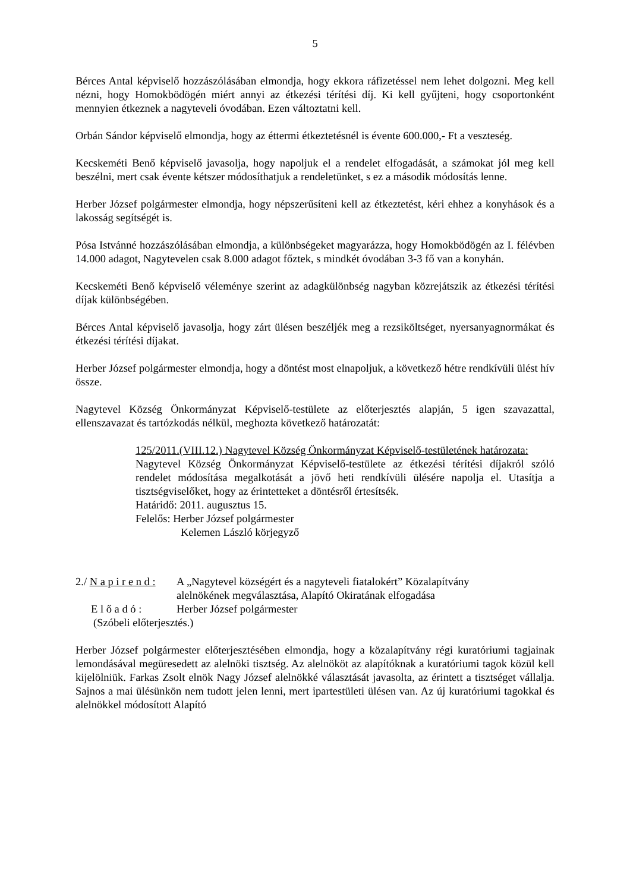5
Bérces Antal képviselő hozzászólásában elmondja, hogy ekkora ráfizetéssel nem lehet dolgozni. Meg kell nézni, hogy Homokbödögén miért annyi az étkezési térítési díj. Ki kell gyűjteni, hogy csoportonként mennyien étkeznek a nagyteveli óvodában. Ezen változtatni kell.
Orbán Sándor képviselő elmondja, hogy az éttermi étkeztetésnél is évente 600.000,- Ft a veszteség.
Kecskeméti Benő képviselő javasolja, hogy napoljuk el a rendelet elfogadását, a számokat jól meg kell beszélni, mert csak évente kétszer módosíthatjuk a rendeletünket, s ez a második módosítás lenne.
Herber József polgármester elmondja, hogy népszerűsíteni kell az étkeztetést, kéri ehhez a konyhások és a lakosság segítségét is.
Pósa Istvánné hozzászólásában elmondja, a különbségeket magyarázza, hogy Homokbödögén az I. félévben 14.000 adagot, Nagytevelen csak 8.000 adagot főztek, s mindkét óvodában 3-3 fő van a konyhán.
Kecskeméti Benő képviselő véleménye szerint az adagkülönbség nagyban közrejátszik az étkezési térítési díjak különbségében.
Bérces Antal képviselő javasolja, hogy zárt ülésen beszéljék meg a rezsiköltséget, nyersanyagnormákat és étkezési térítési díjakat.
Herber József polgármester elmondja, hogy a döntést most elnapoljuk, a következő hétre rendkívüli ülést hív össze.
Nagytevel Község Önkormányzat Képviselő-testülete az előterjesztés alapján, 5 igen szavazattal, ellenszavazat és tartózkodás nélkül, meghozta következő határozatát:
125/2011.(VIII.12.) Nagytevel Község Önkormányzat Képviselő-testületének határozata:
Nagytevel Község Önkormányzat Képviselő-testülete az étkezési térítési díjakról szóló rendelet módosítása megalkotását a jövő heti rendkívüli ülésére napolja el. Utasítja a tisztségviselőket, hogy az érintetteket a döntésről értesítsék.
Határidő: 2011. augusztus 15.
Felelős: Herber József polgármester
Kelemen László körjegyző
2./ N a p i r e n d : A „Nagytevel községért és a nagyteveli fiatalokért” Közalapítvány
alelnökének megválasztása, Alapító Okiratának elfogadása
E l ő a d ó : Herber József polgármester
(Szóbeli előterjesztés.)
Herber József polgármester előterjesztésében elmondja, hogy a közalapítvány régi kuratóriumi tagjainak lemondásával megüresedett az alelnöki tisztség. Az alelnököt az alapítóknak a kuratóriumi tagok közül kell kijelölniük. Farkas Zsolt elnök Nagy József alelnökké választását javasolta, az érintett a tisztséget vállalja. Sajnos a mai ülésünkön nem tudott jelen lenni, mert ipartestületi ülésen van. Az új kuratóriumi tagokkal és alelnökkel módosított Alapító